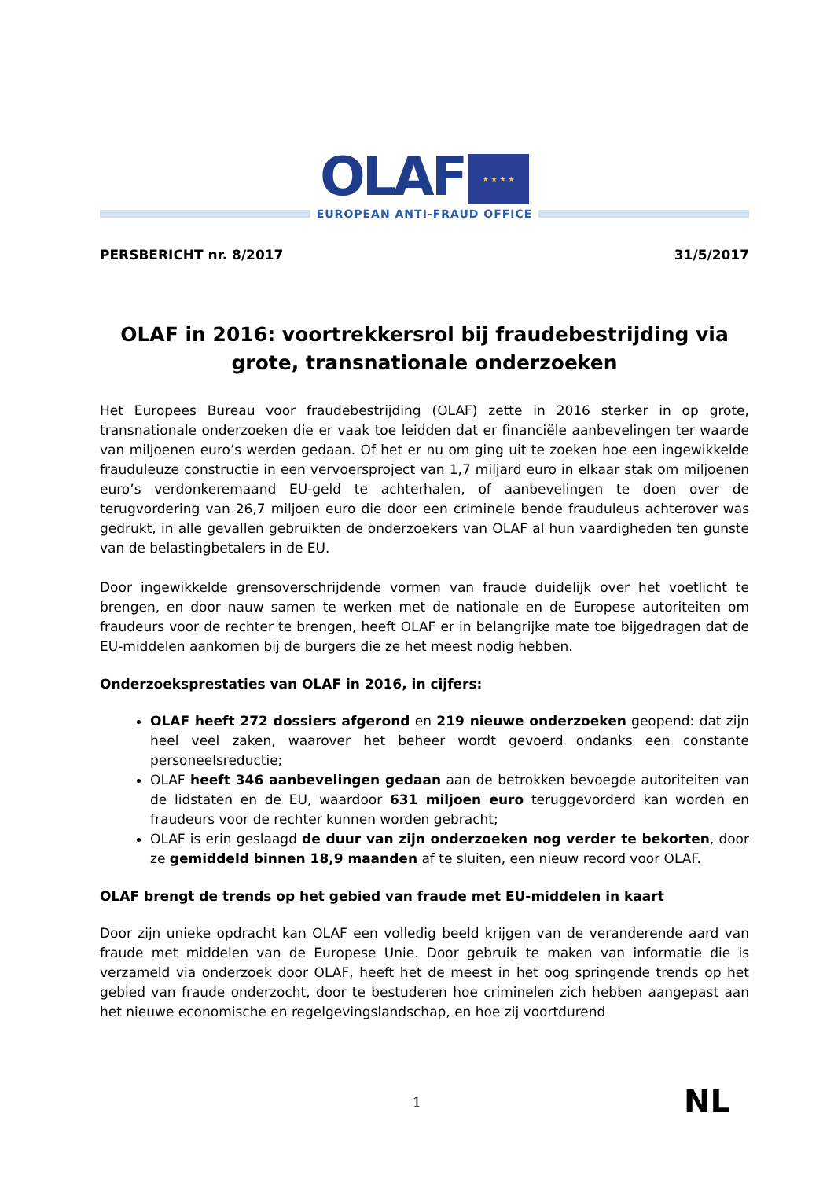OLAF
★ ★ ★ ★
EUROPEAN ANTI-FRAUD OFFICE
PERSBERICHT nr. 8/2017 31/5/2017
OLAF in 2016: voortrekkersrol bij fraudebestrijding via grote, transnationale onderzoeken
Het Europees Bureau voor fraudebestrijding (OLAF) zette in 2016 sterker in op grote, transnationale onderzoeken die er vaak toe leidden dat er financiële aanbevelingen ter waarde van miljoenen euro’s werden gedaan. Of het er nu om ging uit te zoeken hoe een ingewikkelde frauduleuze constructie in een vervoersproject van 1,7 miljard euro in elkaar stak om miljoenen euro’s verdonkeremaand EU-geld te achterhalen, of aanbevelingen te doen over de terugvordering van 26,7 miljoen euro die door een criminele bende frauduleus achterover was gedrukt, in alle gevallen gebruikten de onderzoekers van OLAF al hun vaardigheden ten gunste van de belastingbetalers in de EU.
Door ingewikkelde grensoverschrijdende vormen van fraude duidelijk over het voetlicht te brengen, en door nauw samen te werken met de nationale en de Europese autoriteiten om fraudeurs voor de rechter te brengen, heeft OLAF er in belangrijke mate toe bijgedragen dat de EU-middelen aankomen bij de burgers die ze het meest nodig hebben.
Onderzoeksprestaties van OLAF in 2016, in cijfers:
OLAF heeft 272 dossiers afgerond en 219 nieuwe onderzoeken geopend: dat zijn heel veel zaken, waarover het beheer wordt gevoerd ondanks een constante personeelsreductie;
OLAF heeft 346 aanbevelingen gedaan aan de betrokken bevoegde autoriteiten van de lidstaten en de EU, waardoor 631 miljoen euro teruggevorderd kan worden en fraudeurs voor de rechter kunnen worden gebracht;
OLAF is erin geslaagd de duur van zijn onderzoeken nog verder te bekorten, door ze gemiddeld binnen 18,9 maanden af te sluiten, een nieuw record voor OLAF.
OLAF brengt de trends op het gebied van fraude met EU-middelen in kaart
Door zijn unieke opdracht kan OLAF een volledig beeld krijgen van de veranderende aard van fraude met middelen van de Europese Unie. Door gebruik te maken van informatie die is verzameld via onderzoek door OLAF, heeft het de meest in het oog springende trends op het gebied van fraude onderzocht, door te bestuderen hoe criminelen zich hebben aangepast aan het nieuwe economische en regelgevingslandschap, en hoe zij voortdurend
1 NL